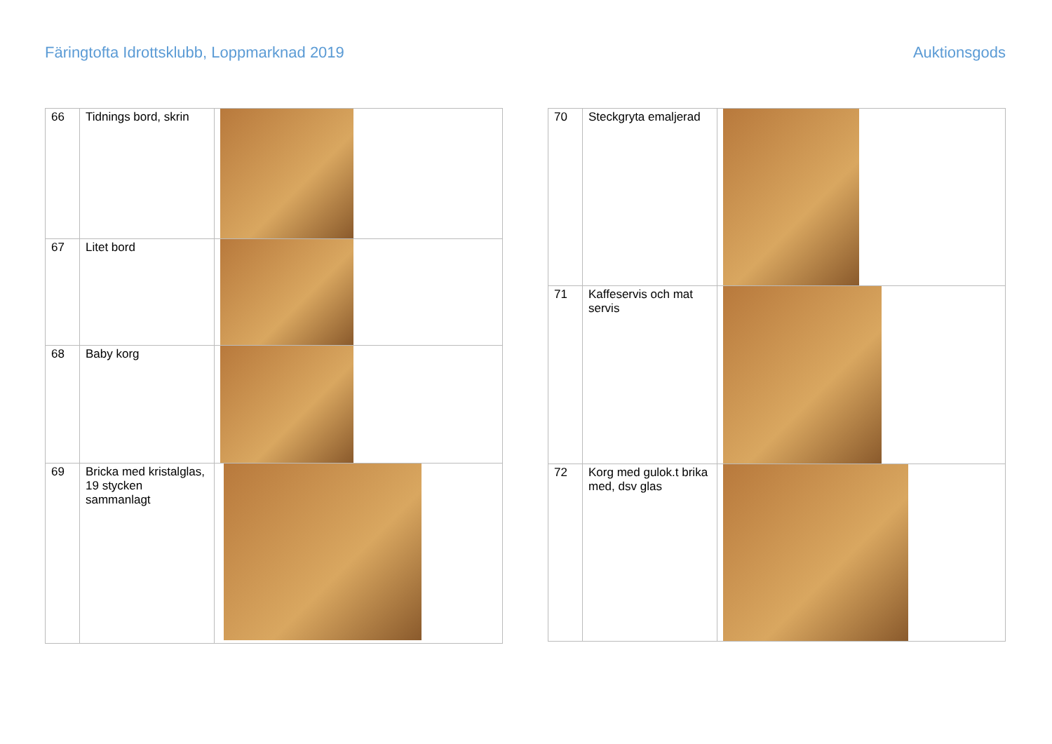Färingtofta Idrottsklubb, Loppmarknad 2019
Auktionsgods
| 66 | Tidnings bord, skrin | |
| 67 | Litet bord | |
| 68 | Baby korg | |
| 69 | Bricka med kristalglas, 19 stycken sammanlagt | |
| 70 | Steckgryta emaljerad | |
| 71 | Kaffeservis och mat servis | |
| 72 | Korg med gulok.t brika med, dsv glas | |